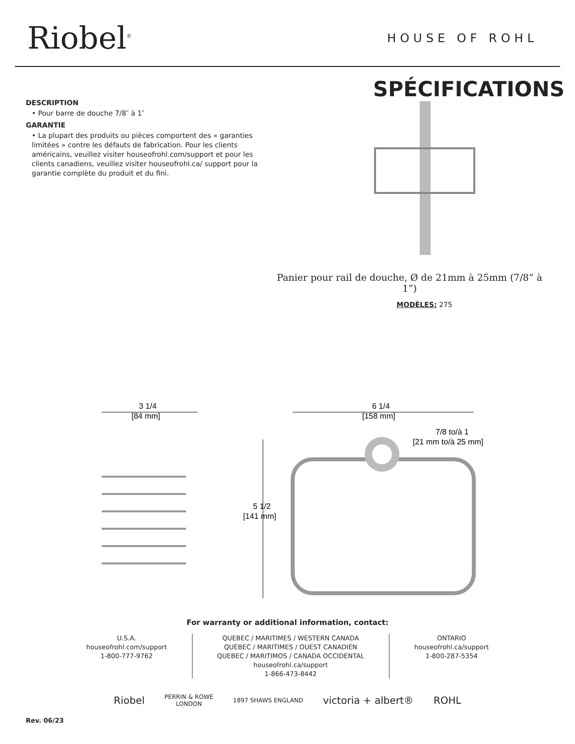Riobel<sup>®</sup>
HOUSE OF ROHL
DESCRIPTION
• Pour barre de douche 7/8″ à 1″
GARANTIE
• La plupart des produits ou pièces comportent des « garanties limitées » contre les défauts de fabrication. Pour les clients américains, veuillez visiter houseofrohl.com/support et pour les clients canadiens, veuillez visiter houseofrohl.ca/ support pour la garantie complète du produit et du fini.
SPÉCIFICATIONS
Panier pour rail de douche, Ø de 21mm à 25mm (7/8” à 1”)
MODÈLES: 275
3 1/4
[84 mm]
6 1/4
[158 mm]
7/8 to/à 1
[21 mm to/à 25 mm]
5 1/2
[141 mm]
For warranty or additional information, contact:
U.S.A.
houseofrohl.com/support
1-800-777-9762
QUEBEC / MARITIMES / WESTERN CANADA
QUÉBEC / MARITIMES / OUEST CANADIEN
QUEBEC / MARITIMOS / CANADA OCCIDENTAL
houseofrohl.ca/support
1-866-473-8442
ONTARIO
houseofrohl.ca/support
1-800-287-5354
Riobel PERRIN & ROWE
LONDON 1897 SHAWS ENGLAND victoria + albert® ROHL
Rev. 06/23